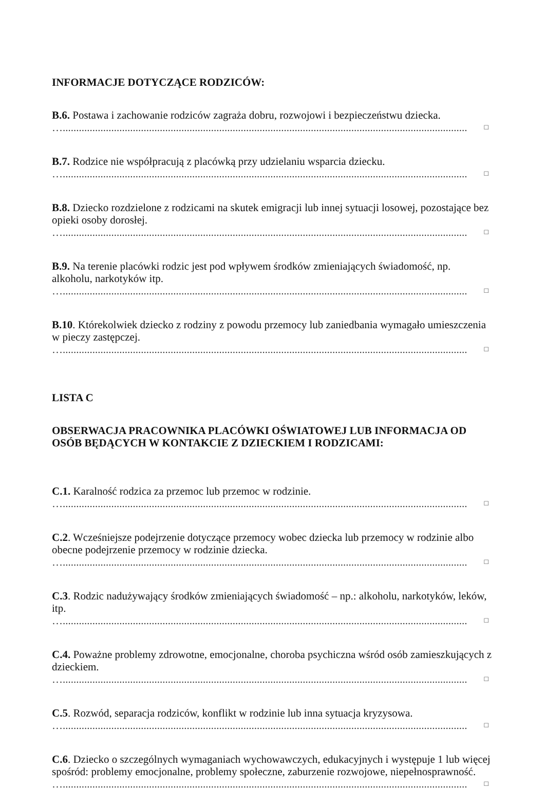INFORMACJE DOTYCZĄCE RODZICÓW:
B.6. Postawa i zachowanie rodziców zagraża dobru, rozwojowi i bezpieczeństwu dziecka.
…........................................................................................................................................................ □
B.7. Rodzice nie współpracują z placówką przy udzielaniu wsparcia dziecku.
…........................................................................................................................................................ □
B.8. Dziecko rozdzielone z rodzicami na skutek emigracji lub innej sytuacji losowej, pozostające bez opieki osoby dorosłej.
…........................................................................................................................................................ □
B.9. Na terenie placówki rodzic jest pod wpływem środków zmieniających świadomość, np. alkoholu, narkotyków itp.
…........................................................................................................................................................ □
B.10. Którekolwiek dziecko z rodziny z powodu przemocy lub zaniedbania wymagało umieszczenia w pieczy zastępczej.
…........................................................................................................................................................ □
LISTA C
OBSERWACJA PRACOWNIKA PLACÓWKI OŚWIATOWEJ LUB INFORMACJA OD OSÓB BĘDĄCYCH W KONTAKCIE Z DZIECKIEM I RODZICAMI:
C.1. Karalność rodzica za przemoc lub przemoc w rodzinie.
…........................................................................................................................................................ □
C.2. Wcześniejsze podejrzenie dotyczące przemocy wobec dziecka lub przemocy w rodzinie albo obecne podejrzenie przemocy w rodzinie dziecka.
…........................................................................................................................................................ □
C.3. Rodzic nadużywający środków zmieniających świadomość – np.: alkoholu, narkotyków, leków, itp.
…........................................................................................................................................................ □
C.4. Poważne problemy zdrowotne, emocjonalne, choroba psychiczna wśród osób zamieszkujących z dzieckiem.
…........................................................................................................................................................ □
C.5. Rozwód, separacja rodziców, konflikt w rodzinie lub inna sytuacja kryzysowa.
…........................................................................................................................................................ □
C.6. Dziecko o szczególnych wymaganiach wychowawczych, edukacyjnych i występuje 1 lub więcej spośród: problemy emocjonalne, problemy społeczne, zaburzenie rozwojowe, niepełnosprawność.
…........................................................................................................................................................ □